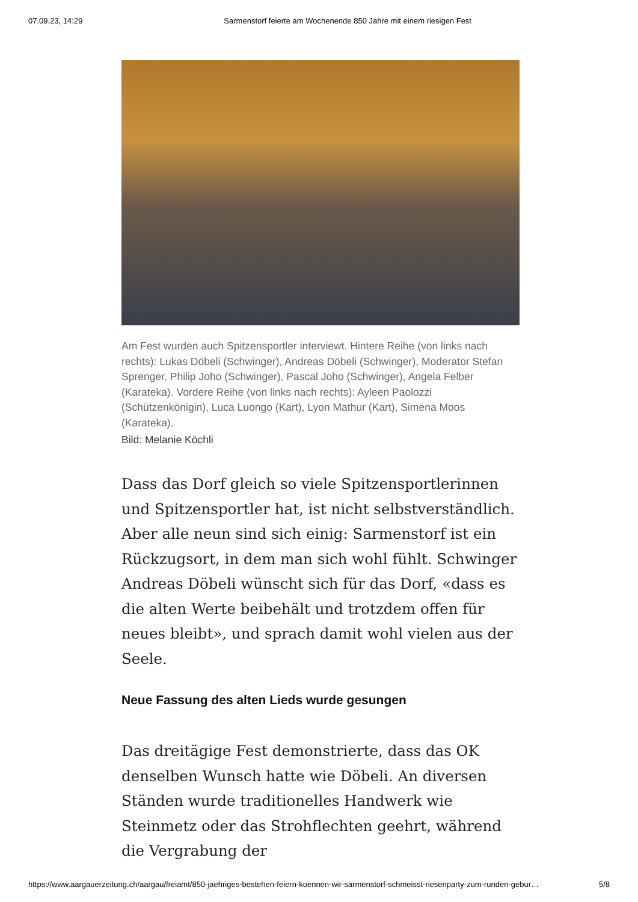07.09.23, 14:29 Sarmenstorf feierte am Wochenende 850 Jahre mit einem riesigen Fest
Am Fest wurden auch Spitzensportler interviewt. Hintere Reihe (von links nach rechts): Lukas Döbeli (Schwinger), Andreas Döbeli (Schwinger), Moderator Stefan Sprenger, Philip Joho (Schwinger), Pascal Joho (Schwinger), Angela Felber (Karateka). Vordere Reihe (von links nach rechts): Ayleen Paolozzi (Schützenkönigin), Luca Luongo (Kart), Lyon Mathur (Kart), Simena Moos (Karateka).
Bild: Melanie Köchli
Dass das Dorf gleich so viele Spitzensportlerinnen und Spitzensportler hat, ist nicht selbstverständlich. Aber alle neun sind sich einig: Sarmenstorf ist ein Rückzugsort, in dem man sich wohl fühlt. Schwinger Andreas Döbeli wünscht sich für das Dorf, «dass es die alten Werte beibehält und trotzdem offen für neues bleibt», und sprach damit wohl vielen aus der Seele.
Neue Fassung des alten Lieds wurde gesungen
Das dreitägige Fest demonstrierte, dass das OK denselben Wunsch hatte wie Döbeli. An diversen Ständen wurde traditionelles Handwerk wie Steinmetz oder das Strohflechten geehrt, während die Vergrabung der
https://www.aargauerzeitung.ch/aargau/freiamt/850-jaehriges-bestehen-feiern-koennen-wir-sarmenstorf-schmeisst-riesenparty-zum-runden-gebur… 5/8